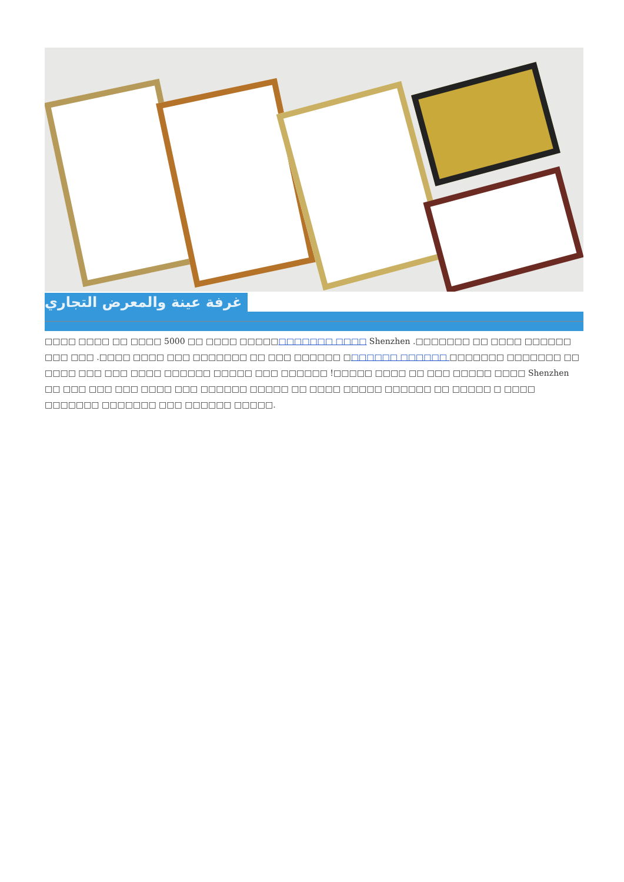غرفة عينة والمعرض التجاري
□□□□ □□□□ □□ □□□□ 5000 □□ □□□□ □□□□□□□□□□□□ □□□□ Shenzhen .□□□□□□□ □□ □□□□ □□□□□□ □□□ □□□ .□□□□ □□□□ □□□ □□□□□□□ □□ □□□ □□□□□□ □□□□□□□ □□□□□□ □□□□□□□ □□□□□□□ □□ □□□□ □□□ □□□ □□□□ □□□□□□ □□□□□ □□□ □□□□□□ !□□□□□ □□□□ □□ □□□ □□□□□ □□□□ Shenzhen □□ □□□ □□□ □□□ □□□□ □□□ □□□□□□ □□□□□ □□ □□□□ □□□□□ □□□□□□ □□ □□□□□ □ □□□□ □□□□□□□ □□□□□□□ □□□ □□□□□□ □□□□□.